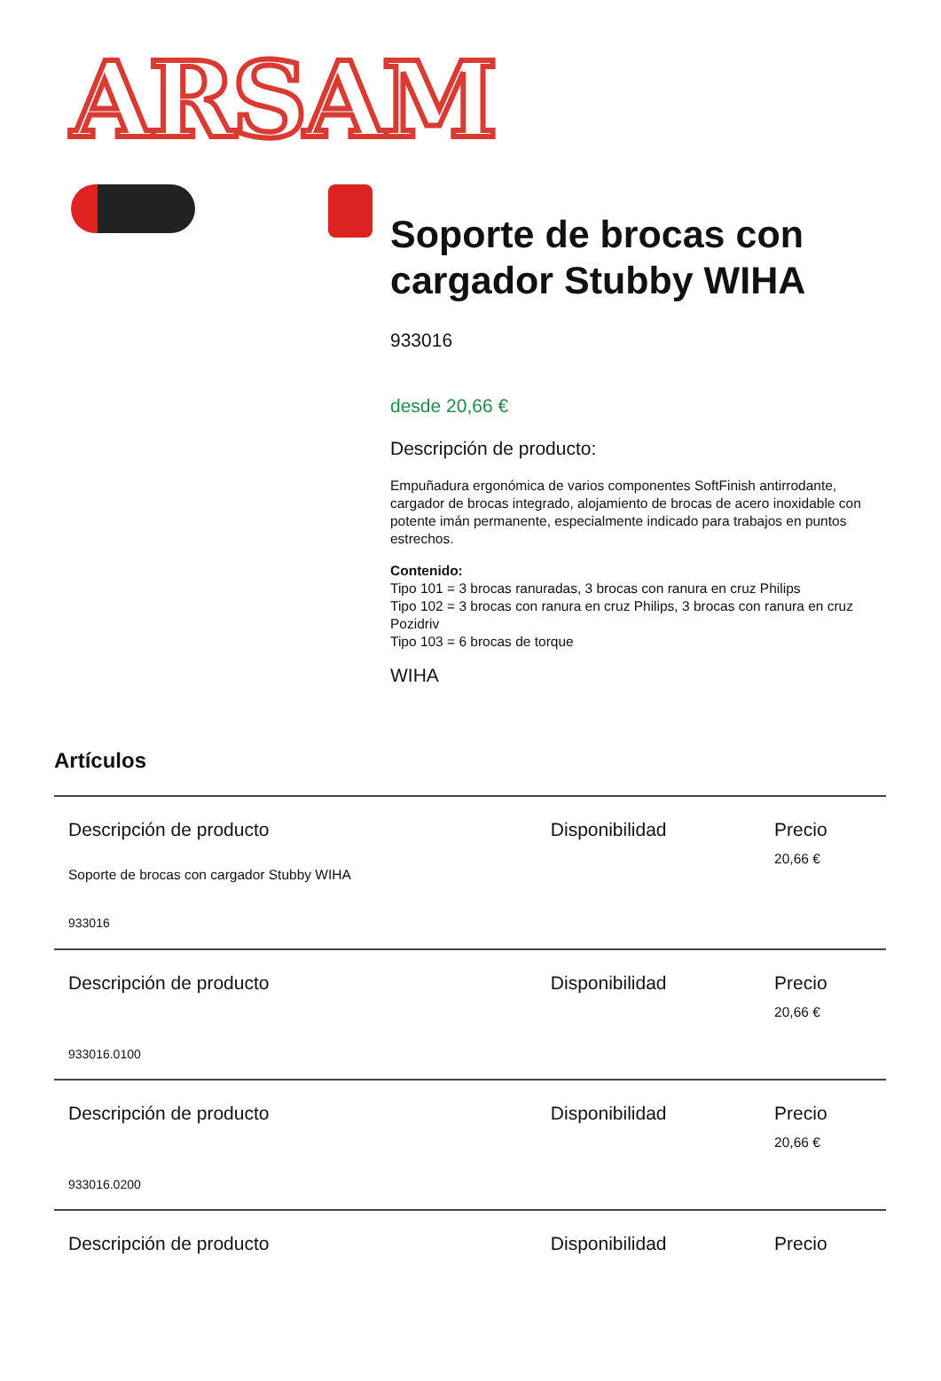ARSAM
Soporte de brocas con cargador Stubby WIHA
933016
desde 20,66 €
Descripción de producto:
Empuñadura ergonómica de varios componentes SoftFinish antirrodante, cargador de brocas integrado, alojamiento de brocas de acero inoxidable con potente imán permanente, especialmente indicado para trabajos en puntos estrechos.
Contenido:
Tipo 101 = 3 brocas ranuradas, 3 brocas con ranura en cruz Philips
Tipo 102 = 3 brocas con ranura en cruz Philips, 3 brocas con ranura en cruz Pozidriv
Tipo 103 = 6 brocas de torque
WIHA
Artículos
| Descripción de producto | Disponibilidad | Precio |
| Soporte de brocas con cargador Stubby WIHA 933016 | | 20,66 € |
| Descripción de producto | Disponibilidad | Precio |
| 933016.0100 | | 20,66 € |
| Descripción de producto | Disponibilidad | Precio |
| 933016.0200 | | 20,66 € |
| Descripción de producto | Disponibilidad | Precio |